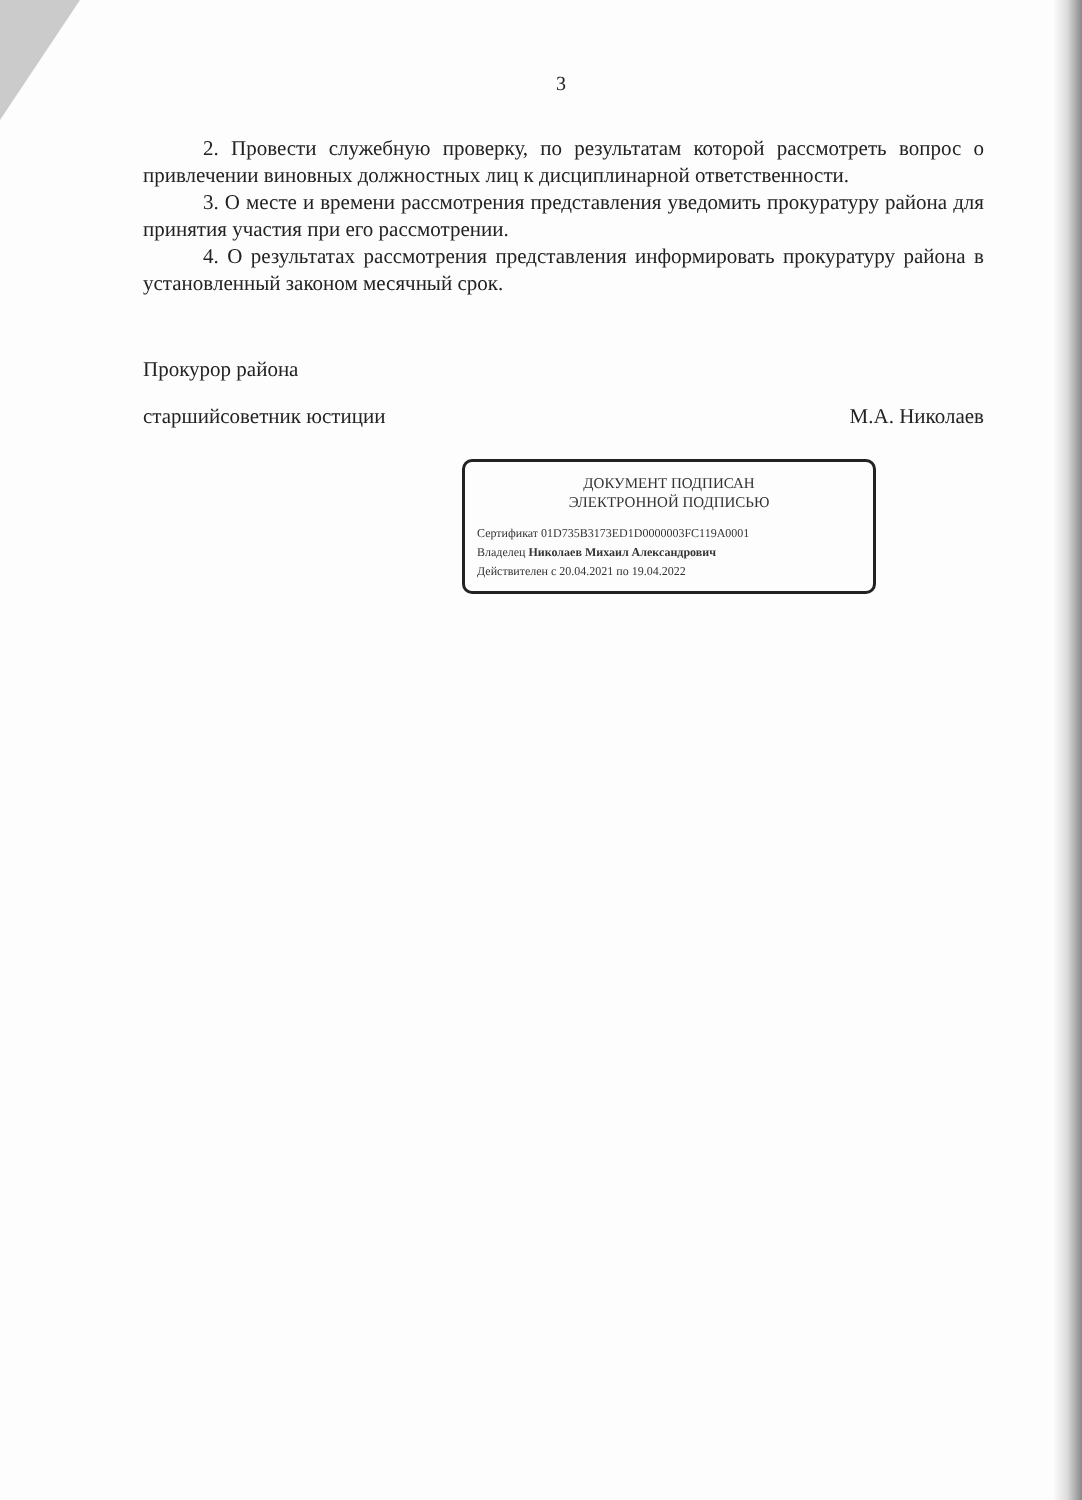3
2. Провести служебную проверку, по результатам которой рассмотреть вопрос о привлечении виновных должностных лиц к дисциплинарной ответственности.
3. О месте и времени рассмотрения представления уведомить прокуратуру района для принятия участия при его рассмотрении.
4. О результатах рассмотрения представления информировать прокуратуру района в установленный законом месячный срок.
Прокурор района
старшийсоветник юстиции М.А. Николаев
ДОКУМЕНТ ПОДПИСАН
ЭЛЕКТРОННОЙ ПОДПИСЬЮ
Сертификат 01D735B3173ED1D0000003FC119A0001
Владелец Николаев Михаил Александрович
Действителен с 20.04.2021 по 19.04.2022